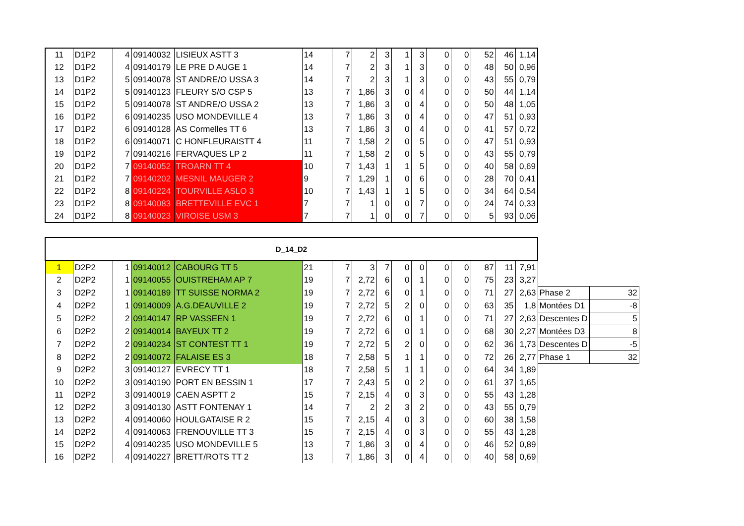| 11 | D1P2 | 4 | 09140032 | LISIEUX ASTT 3 | 14 | 7 | 2 | 3 | 1 | 3 | 0 | 0 | 52 | 46 | 1,14 |
| 12 | D1P2 | 4 | 09140179 | LE PRE D AUGE 1 | 14 | 7 | 2 | 3 | 1 | 3 | 0 | 0 | 48 | 50 | 0,96 |
| 13 | D1P2 | 5 | 09140078 | ST ANDRE/O USSA 3 | 14 | 7 | 2 | 3 | 1 | 3 | 0 | 0 | 43 | 55 | 0,79 |
| 14 | D1P2 | 5 | 09140123 | FLEURY S/O CSP 5 | 13 | 7 | 1,86 | 3 | 0 | 4 | 0 | 0 | 50 | 44 | 1,14 |
| 15 | D1P2 | 5 | 09140078 | ST ANDRE/O USSA 2 | 13 | 7 | 1,86 | 3 | 0 | 4 | 0 | 0 | 50 | 48 | 1,05 |
| 16 | D1P2 | 6 | 09140235 | USO MONDEVILLE 4 | 13 | 7 | 1,86 | 3 | 0 | 4 | 0 | 0 | 47 | 51 | 0,93 |
| 17 | D1P2 | 6 | 09140128 | AS Cormelles TT 6 | 13 | 7 | 1,86 | 3 | 0 | 4 | 0 | 0 | 41 | 57 | 0,72 |
| 18 | D1P2 | 6 | 09140071 | C HONFLEURAISTT 4 | 11 | 7 | 1,58 | 2 | 0 | 5 | 0 | 0 | 47 | 51 | 0,93 |
| 19 | D1P2 | 7 | 09140216 | FERVAQUES LP 2 | 11 | 7 | 1,58 | 2 | 0 | 5 | 0 | 0 | 43 | 55 | 0,79 |
| 20 | D1P2 | 7 | 09140052 | TROARN TT 4 | 10 | 7 | 1,43 | 1 | 1 | 5 | 0 | 0 | 40 | 58 | 0,69 |
| 21 | D1P2 | 7 | 09140202 | MESNIL MAUGER 2 | 9 | 7 | 1,29 | 1 | 0 | 6 | 0 | 0 | 28 | 70 | 0,41 |
| 22 | D1P2 | 8 | 09140224 | TOURVILLE ASLO 3 | 10 | 7 | 1,43 | 1 | 1 | 5 | 0 | 0 | 34 | 64 | 0,54 |
| 23 | D1P2 | 8 | 09140083 | BRETTEVILLE EVC 1 | 7 | 7 | 1 | 0 | 0 | 7 | 0 | 0 | 24 | 74 | 0,33 |
| 24 | D1P2 | 8 | 09140023 | VIROISE USM 3 | 7 | 7 | 1 | 0 | 0 | 7 | 0 | 0 | 5 | 93 | 0,06 |
| D_14_D2 | | | | | | | | | | | | | | | | | |
| 1 | D2P2 | 1 | 09140012 | CABOURG TT 5 | 21 | 7 | 3 | 7 | 0 | 0 | 0 | 0 | 87 | 11 | 7,91 | | |
| 2 | D2P2 | 1 | 09140055 | OUISTREHAM AP 7 | 19 | 7 | 2,72 | 6 | 0 | 1 | 0 | 0 | 75 | 23 | 3,27 | | |
| 3 | D2P2 | 1 | 09140189 | TT SUISSE NORMA 2 | 19 | 7 | 2,72 | 6 | 0 | 1 | 0 | 0 | 71 | 27 | 2,63 | Phase 2 | 32 |
| 4 | D2P2 | 1 | 09140009 | A.G.DEAUVILLE 2 | 19 | 7 | 2,72 | 5 | 2 | 0 | 0 | 0 | 63 | 35 | 1,8 | Montées D1 | -8 |
| 5 | D2P2 | 2 | 09140147 | RP VASSEEN 1 | 19 | 7 | 2,72 | 6 | 0 | 1 | 0 | 0 | 71 | 27 | 2,63 | Descentes D | 5 |
| 6 | D2P2 | 2 | 09140014 | BAYEUX TT 2 | 19 | 7 | 2,72 | 6 | 0 | 1 | 0 | 0 | 68 | 30 | 2,27 | Montées D3 | 8 |
| 7 | D2P2 | 2 | 09140234 | ST CONTEST TT 1 | 19 | 7 | 2,72 | 5 | 2 | 0 | 0 | 0 | 62 | 36 | 1,73 | Descentes D | -5 |
| 8 | D2P2 | 2 | 09140072 | FALAISE ES 3 | 18 | 7 | 2,58 | 5 | 1 | 1 | 0 | 0 | 72 | 26 | 2,77 | Phase 1 | 32 |
| 9 | D2P2 | 3 | 09140127 | EVRECY TT 1 | 18 | 7 | 2,58 | 5 | 1 | 1 | 0 | 0 | 64 | 34 | 1,89 | | |
| 10 | D2P2 | 3 | 09140190 | PORT EN BESSIN 1 | 17 | 7 | 2,43 | 5 | 0 | 2 | 0 | 0 | 61 | 37 | 1,65 | | |
| 11 | D2P2 | 3 | 09140019 | CAEN ASPTT 2 | 15 | 7 | 2,15 | 4 | 0 | 3 | 0 | 0 | 55 | 43 | 1,28 | | |
| 12 | D2P2 | 3 | 09140130 | ASTT FONTENAY 1 | 14 | 7 | 2 | 2 | 3 | 2 | 0 | 0 | 43 | 55 | 0,79 | | |
| 13 | D2P2 | 4 | 09140060 | HOULGATAISE R 2 | 15 | 7 | 2,15 | 4 | 0 | 3 | 0 | 0 | 60 | 38 | 1,58 | | |
| 14 | D2P2 | 4 | 09140063 | FRENOUVILLE TT 3 | 15 | 7 | 2,15 | 4 | 0 | 3 | 0 | 0 | 55 | 43 | 1,28 | | |
| 15 | D2P2 | 4 | 09140235 | USO MONDEVILLE 5 | 13 | 7 | 1,86 | 3 | 0 | 4 | 0 | 0 | 46 | 52 | 0,89 | | |
| 16 | D2P2 | 4 | 09140227 | BRETT/ROTS TT 2 | 13 | 7 | 1,86 | 3 | 0 | 4 | 0 | 0 | 40 | 58 | 0,69 | | |